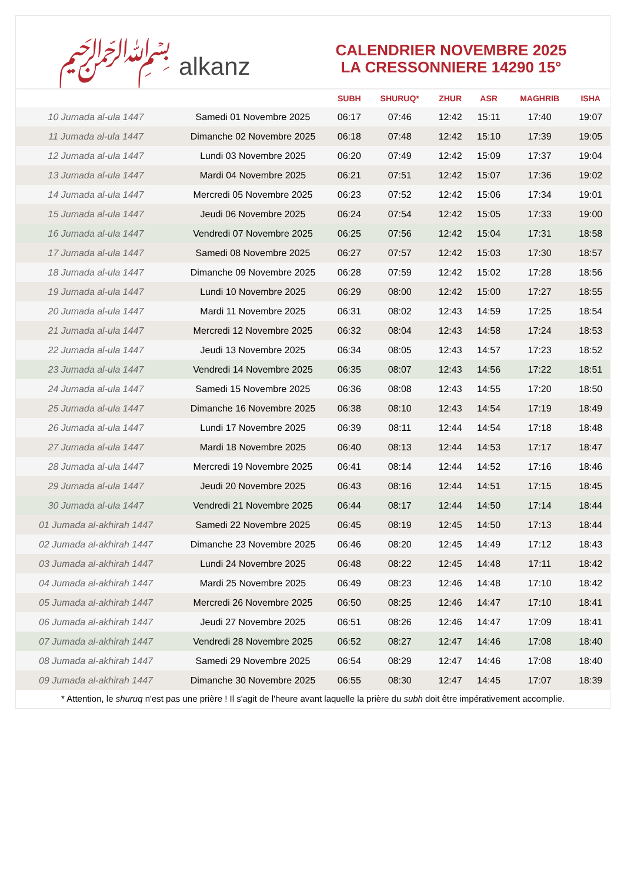﷽ alkanz
CALENDRIER NOVEMBRE 2025
LA CRESSONNIERE 14290 15°
| | | SUBH | SHURUQ* | ZHUR | ASR | MAGHRIB | ISHA |
| --- | --- | --- | --- | --- | --- | --- | --- |
| 10 Jumada al-ula 1447 | Samedi 01 Novembre 2025 | 06:17 | 07:46 | 12:42 | 15:11 | 17:40 | 19:07 |
| 11 Jumada al-ula 1447 | Dimanche 02 Novembre 2025 | 06:18 | 07:48 | 12:42 | 15:10 | 17:39 | 19:05 |
| 12 Jumada al-ula 1447 | Lundi 03 Novembre 2025 | 06:20 | 07:49 | 12:42 | 15:09 | 17:37 | 19:04 |
| 13 Jumada al-ula 1447 | Mardi 04 Novembre 2025 | 06:21 | 07:51 | 12:42 | 15:07 | 17:36 | 19:02 |
| 14 Jumada al-ula 1447 | Mercredi 05 Novembre 2025 | 06:23 | 07:52 | 12:42 | 15:06 | 17:34 | 19:01 |
| 15 Jumada al-ula 1447 | Jeudi 06 Novembre 2025 | 06:24 | 07:54 | 12:42 | 15:05 | 17:33 | 19:00 |
| 16 Jumada al-ula 1447 | Vendredi 07 Novembre 2025 | 06:25 | 07:56 | 12:42 | 15:04 | 17:31 | 18:58 |
| 17 Jumada al-ula 1447 | Samedi 08 Novembre 2025 | 06:27 | 07:57 | 12:42 | 15:03 | 17:30 | 18:57 |
| 18 Jumada al-ula 1447 | Dimanche 09 Novembre 2025 | 06:28 | 07:59 | 12:42 | 15:02 | 17:28 | 18:56 |
| 19 Jumada al-ula 1447 | Lundi 10 Novembre 2025 | 06:29 | 08:00 | 12:42 | 15:00 | 17:27 | 18:55 |
| 20 Jumada al-ula 1447 | Mardi 11 Novembre 2025 | 06:31 | 08:02 | 12:43 | 14:59 | 17:25 | 18:54 |
| 21 Jumada al-ula 1447 | Mercredi 12 Novembre 2025 | 06:32 | 08:04 | 12:43 | 14:58 | 17:24 | 18:53 |
| 22 Jumada al-ula 1447 | Jeudi 13 Novembre 2025 | 06:34 | 08:05 | 12:43 | 14:57 | 17:23 | 18:52 |
| 23 Jumada al-ula 1447 | Vendredi 14 Novembre 2025 | 06:35 | 08:07 | 12:43 | 14:56 | 17:22 | 18:51 |
| 24 Jumada al-ula 1447 | Samedi 15 Novembre 2025 | 06:36 | 08:08 | 12:43 | 14:55 | 17:20 | 18:50 |
| 25 Jumada al-ula 1447 | Dimanche 16 Novembre 2025 | 06:38 | 08:10 | 12:43 | 14:54 | 17:19 | 18:49 |
| 26 Jumada al-ula 1447 | Lundi 17 Novembre 2025 | 06:39 | 08:11 | 12:44 | 14:54 | 17:18 | 18:48 |
| 27 Jumada al-ula 1447 | Mardi 18 Novembre 2025 | 06:40 | 08:13 | 12:44 | 14:53 | 17:17 | 18:47 |
| 28 Jumada al-ula 1447 | Mercredi 19 Novembre 2025 | 06:41 | 08:14 | 12:44 | 14:52 | 17:16 | 18:46 |
| 29 Jumada al-ula 1447 | Jeudi 20 Novembre 2025 | 06:43 | 08:16 | 12:44 | 14:51 | 17:15 | 18:45 |
| 30 Jumada al-ula 1447 | Vendredi 21 Novembre 2025 | 06:44 | 08:17 | 12:44 | 14:50 | 17:14 | 18:44 |
| 01 Jumada al-akhirah 1447 | Samedi 22 Novembre 2025 | 06:45 | 08:19 | 12:45 | 14:50 | 17:13 | 18:44 |
| 02 Jumada al-akhirah 1447 | Dimanche 23 Novembre 2025 | 06:46 | 08:20 | 12:45 | 14:49 | 17:12 | 18:43 |
| 03 Jumada al-akhirah 1447 | Lundi 24 Novembre 2025 | 06:48 | 08:22 | 12:45 | 14:48 | 17:11 | 18:42 |
| 04 Jumada al-akhirah 1447 | Mardi 25 Novembre 2025 | 06:49 | 08:23 | 12:46 | 14:48 | 17:10 | 18:42 |
| 05 Jumada al-akhirah 1447 | Mercredi 26 Novembre 2025 | 06:50 | 08:25 | 12:46 | 14:47 | 17:10 | 18:41 |
| 06 Jumada al-akhirah 1447 | Jeudi 27 Novembre 2025 | 06:51 | 08:26 | 12:46 | 14:47 | 17:09 | 18:41 |
| 07 Jumada al-akhirah 1447 | Vendredi 28 Novembre 2025 | 06:52 | 08:27 | 12:47 | 14:46 | 17:08 | 18:40 |
| 08 Jumada al-akhirah 1447 | Samedi 29 Novembre 2025 | 06:54 | 08:29 | 12:47 | 14:46 | 17:08 | 18:40 |
| 09 Jumada al-akhirah 1447 | Dimanche 30 Novembre 2025 | 06:55 | 08:30 | 12:47 | 14:45 | 17:07 | 18:39 |
* Attention, le shuruq n'est pas une prière ! Il s'agit de l'heure avant laquelle la prière du subh doit être impérativement accomplie.